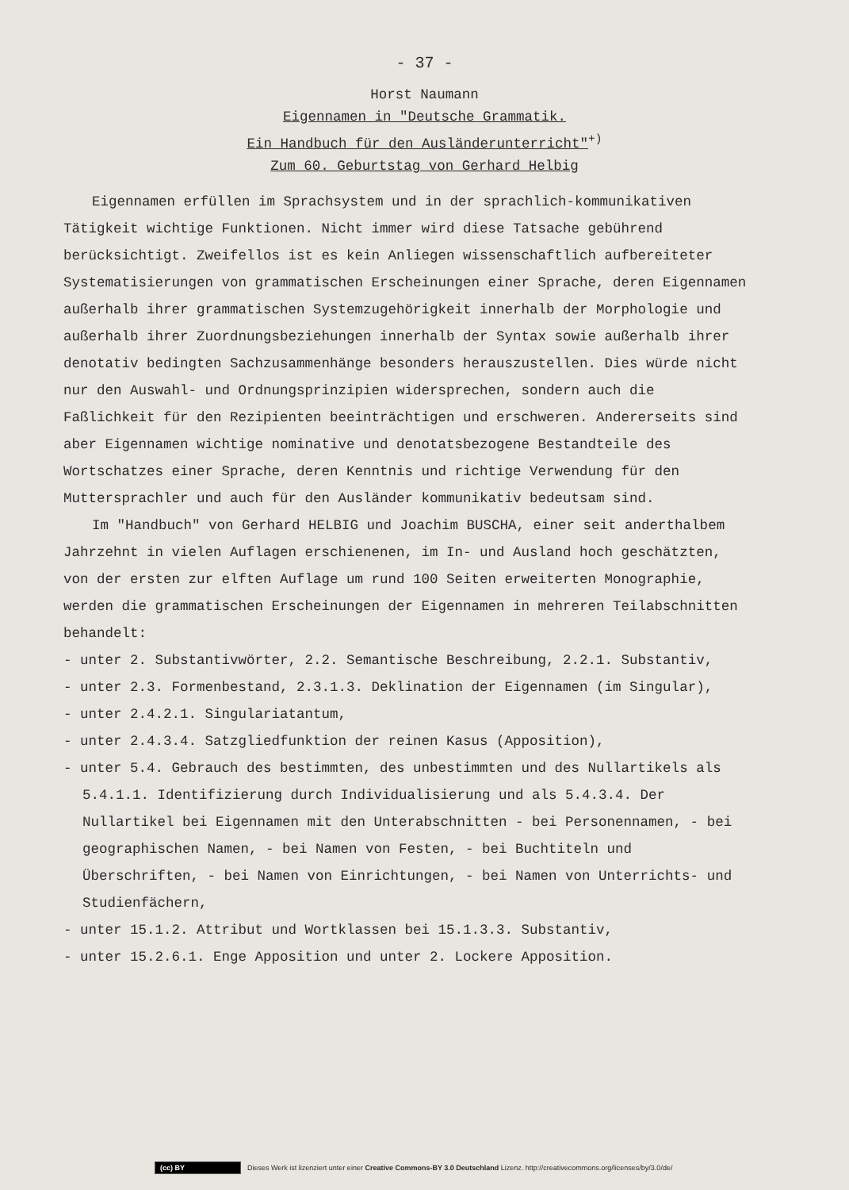- 37 -
Horst Naumann
Eigennamen in "Deutsche Grammatik.
Ein Handbuch für den Ausländerunterricht"<sup>+)</sup>
Zum 60. Geburtstag von Gerhard Helbig
Eigennamen erfüllen im Sprachsystem und in der sprachlich-kommunikativen Tätigkeit wichtige Funktionen. Nicht immer wird diese Tatsache gebührend berücksichtigt. Zweifellos ist es kein Anliegen wissenschaftlich aufbereiteter Systematisierungen von grammatischen Erscheinungen einer Sprache, deren Eigennamen außerhalb ihrer grammatischen Systemzugehörigkeit innerhalb der Morphologie und außerhalb ihrer Zuordnungsbeziehungen innerhalb der Syntax sowie außerhalb ihrer denotativ bedingten Sachzusammenhänge besonders herauszustellen. Dies würde nicht nur den Auswahl- und Ordnungsprinzipien widersprechen, sondern auch die Faßlichkeit für den Rezipienten beeinträchtigen und erschweren. Andererseits sind aber Eigennamen wichtige nominative und denotatsbezogene Bestandteile des Wortschatzes einer Sprache, deren Kenntnis und richtige Verwendung für den Muttersprachler und auch für den Ausländer kommunikativ bedeutsam sind.
Im "Handbuch" von Gerhard HELBIG und Joachim BUSCHA, einer seit anderthalbem Jahrzehnt in vielen Auflagen erschienenen, im In- und Ausland hoch geschätzten, von der ersten zur elften Auflage um rund 100 Seiten erweiterten Monographie, werden die grammatischen Erscheinungen der Eigennamen in mehreren Teilabschnitten behandelt:
- unter 2. Substantivwörter, 2.2. Semantische Beschreibung, 2.2.1. Substantiv,
- unter 2.3. Formenbestand, 2.3.1.3. Deklination der Eigennamen (im Singular),
- unter 2.4.2.1. Singulariatantum,
- unter 2.4.3.4. Satzgliedfunktion der reinen Kasus (Apposition),
- unter 5.4. Gebrauch des bestimmten, des unbestimmten und des Nullartikels als 5.4.1.1. Identifizierung durch Individualisierung und als 5.4.3.4. Der Nullartikel bei Eigennamen mit den Unterabschnitten - bei Personennamen, - bei geographischen Namen, - bei Namen von Festen, - bei Buchtiteln und Überschriften, - bei Namen von Einrichtungen, - bei Namen von Unterrichts- und Studienfächern,
- unter 15.1.2. Attribut und Wortklassen bei 15.1.3.3. Substantiv,
- unter 15.2.6.1. Enge Apposition und unter 2. Lockere Apposition.
(cc) BY Dieses Werk ist lizenziert unter einer Creative Commons-BY 3.0 Deutschland Lizenz. http://creativecommons.org/licenses/by/3.0/de/